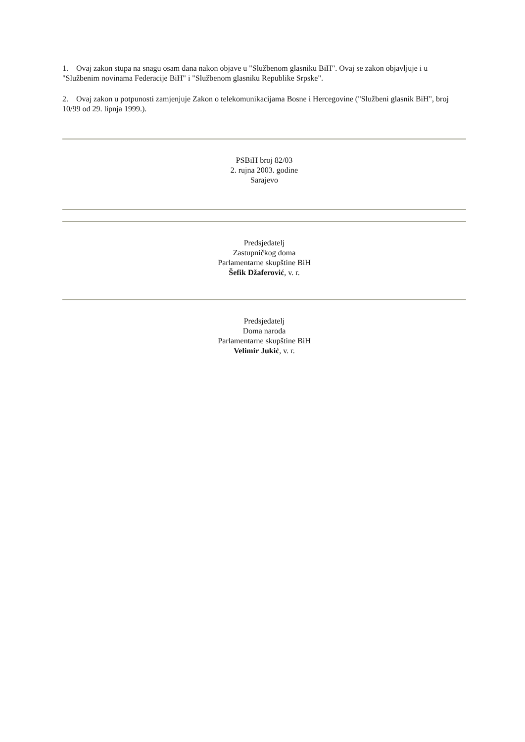1. Ovaj zakon stupa na snagu osam dana nakon objave u "Službenom glasniku BiH". Ovaj se zakon objavljuje i u "Službenim novinama Federacije BiH" i "Službenom glasniku Republike Srpske".
2. Ovaj zakon u potpunosti zamjenjuje Zakon o telekomunikacijama Bosne i Hercegovine ("Službeni glasnik BiH", broj 10/99 od 29. lipnja 1999.).
PSBiH broj 82/03
2. rujna 2003. godine
Sarajevo
Predsjedatelj
Zastupničkog doma
Parlamentarne skupštine BiH
Šefik Džaferović, v. r.
Predsjedatelj
Doma naroda
Parlamentarne skupštine BiH
Velimir Jukić, v. r.